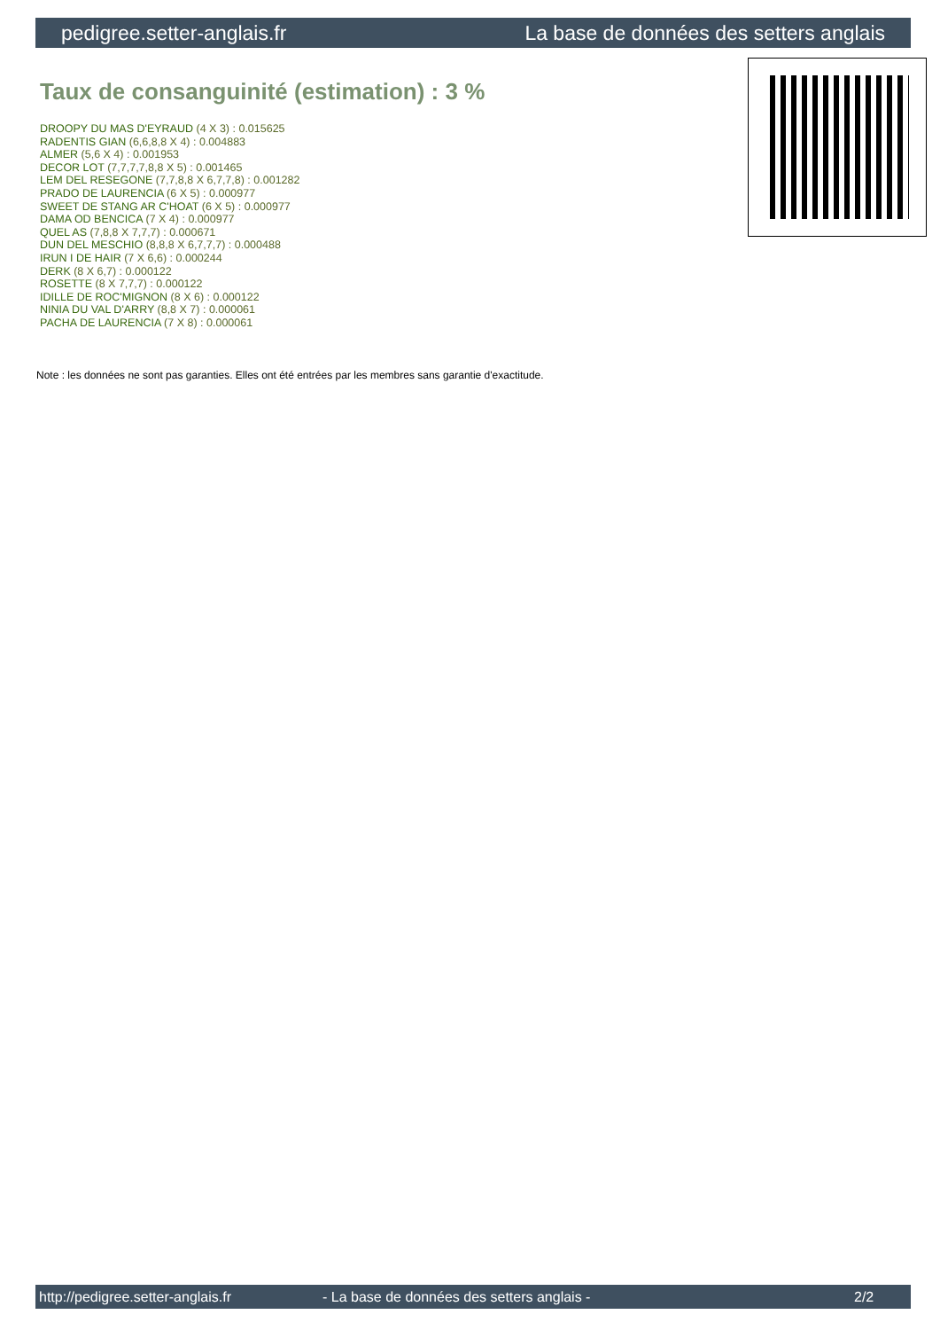pedigree.setter-anglais.fr La base de données des setters anglais
Taux de consanguinité (estimation) : 3 %
DROOPY DU MAS D'EYRAUD (4 X 3) : 0.015625
RADENTIS GIAN (6,6,8,8 X 4) : 0.004883
ALMER (5,6 X 4) : 0.001953
DECOR LOT (7,7,7,7,8,8 X 5) : 0.001465
LEM DEL RESEGONE (7,7,8,8 X 6,7,7,8) : 0.001282
PRADO DE LAURENCIA (6 X 5) : 0.000977
SWEET DE STANG AR C'HOAT (6 X 5) : 0.000977
DAMA OD BENCICA (7 X 4) : 0.000977
QUEL AS (7,8,8 X 7,7,7) : 0.000671
DUN DEL MESCHIO (8,8,8 X 6,7,7,7) : 0.000488
IRUN I DE HAIR (7 X 6,6) : 0.000244
DERK (8 X 6,7) : 0.000122
ROSETTE (8 X 7,7,7) : 0.000122
IDILLE DE ROC'MIGNON (8 X 6) : 0.000122
NINIA DU VAL D'ARRY (8,8 X 7) : 0.000061
PACHA DE LAURENCIA (7 X 8) : 0.000061
Note : les données ne sont pas garanties. Elles ont été entrées par les membres sans garantie d'exactitude.
http://pedigree.setter-anglais.fr - La base de données des setters anglais - 2/2